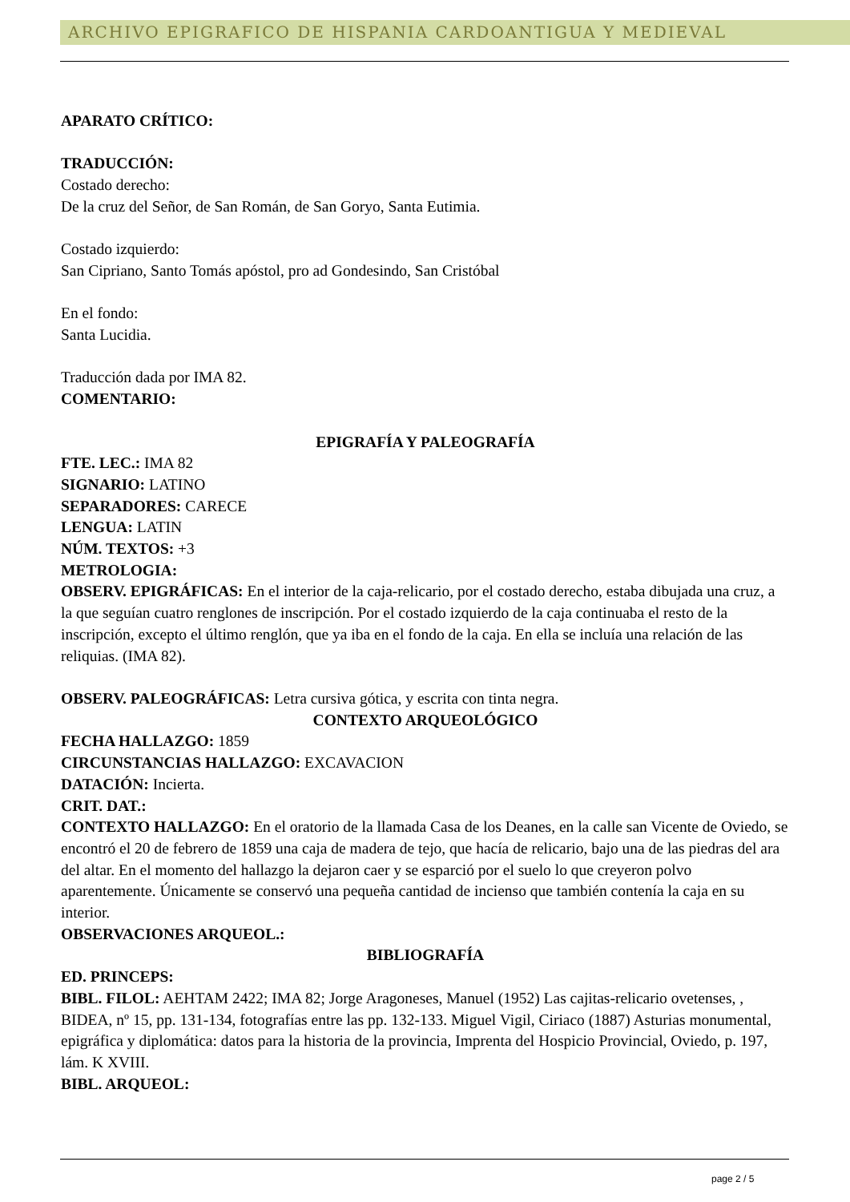ARCHIVO EPIGRAFICO DE HISPANIA CARDOANTIGUA Y MEDIEVAL
APARATO CRÍTICO:
TRADUCCIÓN:
Costado derecho:
De la cruz del Señor, de San Román, de San Goryo, Santa Eutimia.
Costado izquierdo:
San Cipriano, Santo Tomás apóstol, pro ad Gondesindo, San Cristóbal
En el fondo:
Santa Lucidia.
Traducción dada por IMA 82.
COMENTARIO:
EPIGRAFÍA Y PALEOGRAFÍA
FTE. LEC.: IMA 82
SIGNARIO: LATINO
SEPARADORES: CARECE
LENGUA: LATIN
NÚM. TEXTOS: +3
METROLOGIA:
OBSERV. EPIGRÁFICAS: En el interior de la caja-relicario, por el costado derecho, estaba dibujada una cruz, a la que seguían cuatro renglones de inscripción. Por el costado izquierdo de la caja continuaba el resto de la inscripción, excepto el último renglón, que ya iba en el fondo de la caja. En ella se incluía una relación de las reliquias. (IMA 82).
OBSERV. PALEOGRÁFICAS: Letra cursiva gótica, y escrita con tinta negra.
CONTEXTO ARQUEOLÓGICO
FECHA HALLAZGO: 1859
CIRCUNSTANCIAS HALLAZGO: EXCAVACION
DATACIÓN: Incierta.
CRIT. DAT.:
CONTEXTO HALLAZGO: En el oratorio de la llamada Casa de los Deanes, en la calle san Vicente de Oviedo, se encontró el 20 de febrero de 1859 una caja de madera de tejo, que hacía de relicario, bajo una de las piedras del ara del altar. En el momento del hallazgo la dejaron caer y se esparció por el suelo lo que creyeron polvo aparentemente. Únicamente se conservó una pequeña cantidad de incienso que también contenía la caja en su interior.
OBSERVACIONES ARQUEOL.:
BIBLIOGRAFÍA
ED. PRINCEPS:
BIBL. FILOL: AEHTAM 2422; IMA 82; Jorge Aragoneses, Manuel (1952) Las cajitas-relicario ovetenses, , BIDEA, nº 15, pp. 131-134, fotografías entre las pp. 132-133. Miguel Vigil, Ciriaco (1887) Asturias monumental, epigráfica y diplomática: datos para la historia de la provincia, Imprenta del Hospicio Provincial, Oviedo, p. 197, lám. K XVIII.
BIBL. ARQUEOL:
page 2 / 5